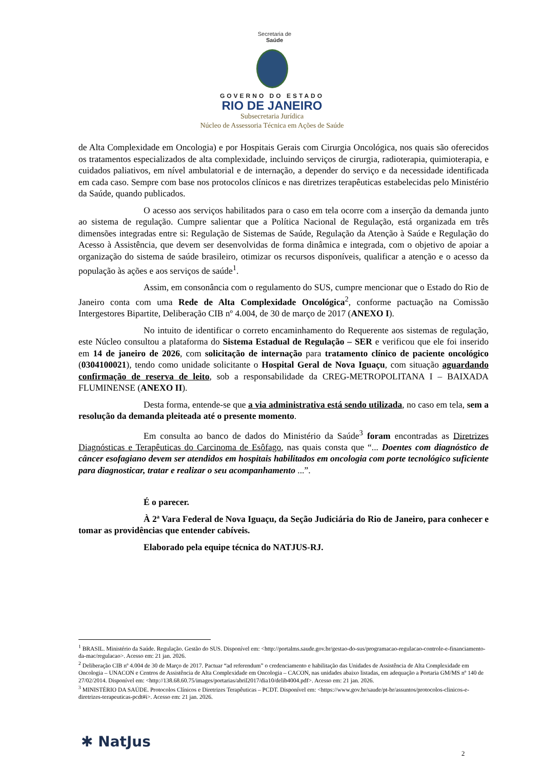Secretaria de
Saúde
GOVERNO DO ESTADO
RIO DE JANEIRO
Subsecretaria Jurídica
Núcleo de Assessoria Técnica em Ações de Saúde
de Alta Complexidade em Oncologia) e por Hospitais Gerais com Cirurgia Oncológica, nos quais são oferecidos os tratamentos especializados de alta complexidade, incluindo serviços de cirurgia, radioterapia, quimioterapia, e cuidados paliativos, em nível ambulatorial e de internação, a depender do serviço e da necessidade identificada em cada caso. Sempre com base nos protocolos clínicos e nas diretrizes terapêuticas estabelecidas pelo Ministério da Saúde, quando publicados.
O acesso aos serviços habilitados para o caso em tela ocorre com a inserção da demanda junto ao sistema de regulação. Cumpre salientar que a Política Nacional de Regulação, está organizada em três dimensões integradas entre si: Regulação de Sistemas de Saúde, Regulação da Atenção à Saúde e Regulação do Acesso à Assistência, que devem ser desenvolvidas de forma dinâmica e integrada, com o objetivo de apoiar a organização do sistema de saúde brasileiro, otimizar os recursos disponíveis, qualificar a atenção e o acesso da população às ações e aos serviços de saúde<sup>1</sup>.
Assim, em consonância com o regulamento do SUS, cumpre mencionar que o Estado do Rio de Janeiro conta com uma Rede de Alta Complexidade Oncológica<sup>2</sup>, conforme pactuação na Comissão Intergestores Bipartite, Deliberação CIB nº 4.004, de 30 de março de 2017 (ANEXO I).
No intuito de identificar o correto encaminhamento do Requerente aos sistemas de regulação, este Núcleo consultou a plataforma do Sistema Estadual de Regulação – SER e verificou que ele foi inserido em 14 de janeiro de 2026, com solicitação de internação para tratamento clínico de paciente oncológico (0304100021), tendo como unidade solicitante o Hospital Geral de Nova Iguaçu, com situação aguardando confirmação de reserva de leito, sob a responsabilidade da CREG-METROPOLITANA I – BAIXADA FLUMINENSE (ANEXO II).
Desta forma, entende-se que a via administrativa está sendo utilizada, no caso em tela, sem a resolução da demanda pleiteada até o presente momento.
Em consulta ao banco de dados do Ministério da Saúde<sup>3</sup> foram encontradas as Diretrizes Diagnósticas e Terapêuticas do Carcinoma de Esôfago, nas quais consta que “... Doentes com diagnóstico de câncer esofagiano devem ser atendidos em hospitais habilitados em oncologia com porte tecnológico suficiente para diagnosticar, tratar e realizar o seu acompanhamento ...”.
É o parecer.
À 2ª Vara Federal de Nova Iguaçu, da Seção Judiciária do Rio de Janeiro, para conhecer e tomar as providências que entender cabíveis.
Elaborado pela equipe técnica do NATJUS-RJ.
<sup>1</sup> BRASIL. Ministério da Saúde. Regulação. Gestão do SUS. Disponível em: <http://portalms.saude.gov.br/gestao-do-sus/programacao-regulacao-controle-e-financiamento-da-mac/regulacao>. Acesso em: 21 jan. 2026.
<sup>2</sup> Deliberação CIB nº 4.004 de 30 de Março de 2017. Pactuar “ad referendum” o credenciamento e habilitação das Unidades de Assistência de Alta Complexidade em Oncologia – UNACON e Centros de Assistência de Alta Complexidade em Oncologia – CACON, nas unidades abaixo listadas, em adequação a Portaria GM/MS nº 140 de 27/02/2014. Disponível em: <http://138.68.60.75/images/portarias/abril2017/dia10/delib4004.pdf>. Acesso em: 21 jan. 2026.
<sup>3</sup> MINISTÉRIO DA SAÚDE. Protocolos Clínicos e Diretrizes Terapêuticas – PCDT. Disponível em: <https://www.gov.br/saude/pt-br/assuntos/protocolos-clinicos-e-diretrizes-terapeuticas-pcdt#i>. Acesso em: 21 jan. 2026.
✱ NatJus
2